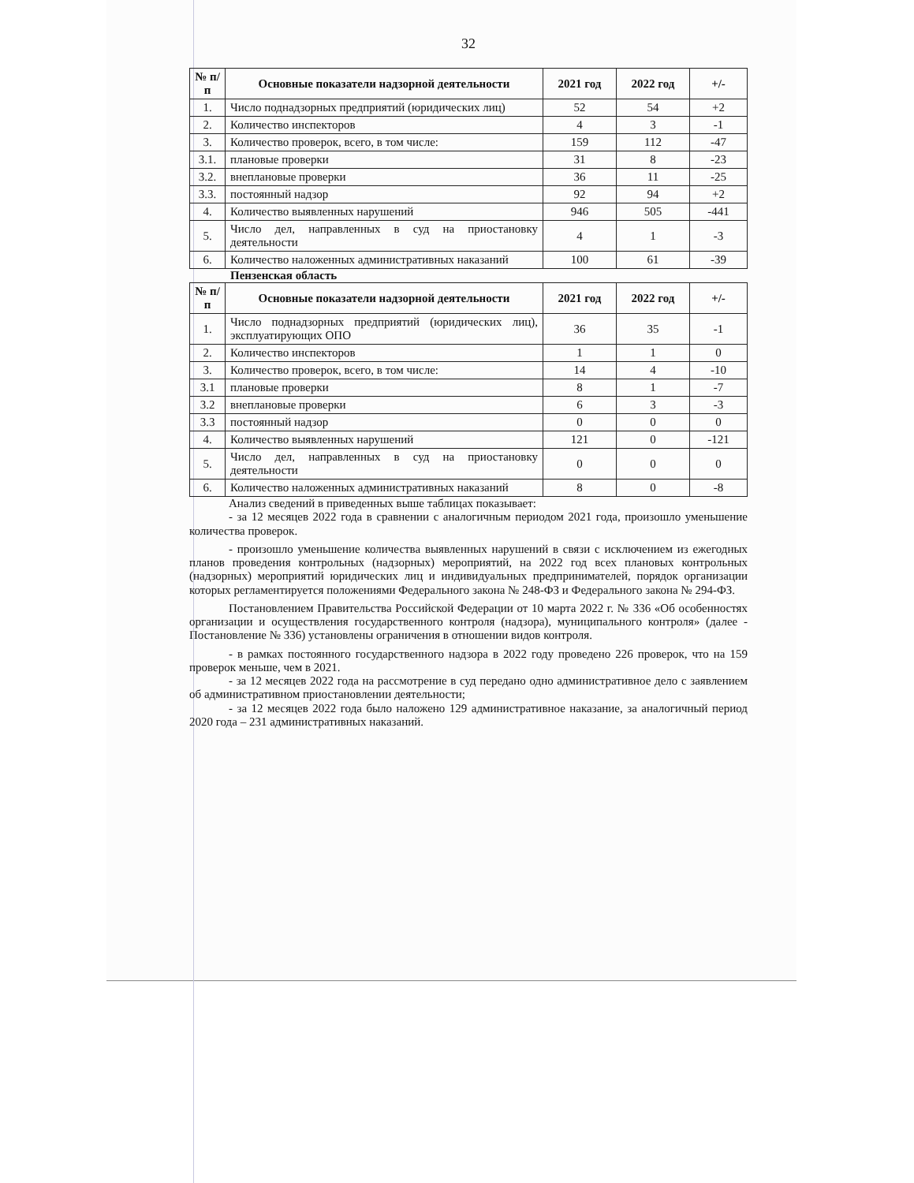32
| № п/п | Основные показатели надзорной деятельности | 2021 год | 2022 год | +/- |
| --- | --- | --- | --- | --- |
| 1. | Число поднадзорных предприятий (юридических лиц) | 52 | 54 | +2 |
| 2. | Количество инспекторов | 4 | 3 | -1 |
| 3. | Количество проверок, всего, в том числе: | 159 | 112 | -47 |
| 3.1. | плановые проверки | 31 | 8 | -23 |
| 3.2. | внеплановые проверки | 36 | 11 | -25 |
| 3.3. | постоянный надзор | 92 | 94 | +2 |
| 4. | Количество выявленных нарушений | 946 | 505 | -441 |
| 5. | Число дел, направленных в суд на приостановку деятельности | 4 | 1 | -3 |
| 6. | Количество наложенных административных наказаний | 100 | 61 | -39 |
Пензенская область
| № п/п | Основные показатели надзорной деятельности | 2021 год | 2022 год | +/- |
| --- | --- | --- | --- | --- |
| 1. | Число поднадзорных предприятий (юридических лиц), эксплуатирующих ОПО | 36 | 35 | -1 |
| 2. | Количество инспекторов | 1 | 1 | 0 |
| 3. | Количество проверок, всего, в том числе: | 14 | 4 | -10 |
| 3.1 | плановые проверки | 8 | 1 | -7 |
| 3.2 | внеплановые проверки | 6 | 3 | -3 |
| 3.3 | постоянный надзор | 0 | 0 | 0 |
| 4. | Количество выявленных нарушений | 121 | 0 | -121 |
| 5. | Число дел, направленных в суд на приостановку деятельности | 0 | 0 | 0 |
| 6. | Количество наложенных административных наказаний | 8 | 0 | -8 |
Анализ сведений в приведенных выше таблицах показывает:
- за 12 месяцев 2022 года в сравнении с аналогичным периодом 2021 года, произошло уменьшение количества проверок.
- произошло уменьшение количества выявленных нарушений в связи с исключением из ежегодных планов проведения контрольных (надзорных) мероприятий, на 2022 год всех плановых контрольных (надзорных) мероприятий юридических лиц и индивидуальных предпринимателей, порядок организации которых регламентируется положениями Федерального закона № 248-ФЗ и Федерального закона № 294-ФЗ.
Постановлением Правительства Российской Федерации от 10 марта 2022 г. № 336 «Об особенностях организации и осуществления государственного контроля (надзора), муниципального контроля» (далее - Постановление № 336) установлены ограничения в отношении видов контроля.
- в рамках постоянного государственного надзора в 2022 году проведено 226 проверок, что на 159 проверок меньше, чем в 2021.
- за 12 месяцев 2022 года на рассмотрение в суд передано одно административное дело с заявлением об административном приостановлении деятельности;
- за 12 месяцев 2022 года было наложено 129 административное наказание, за аналогичный период 2020 года – 231 административных наказаний.